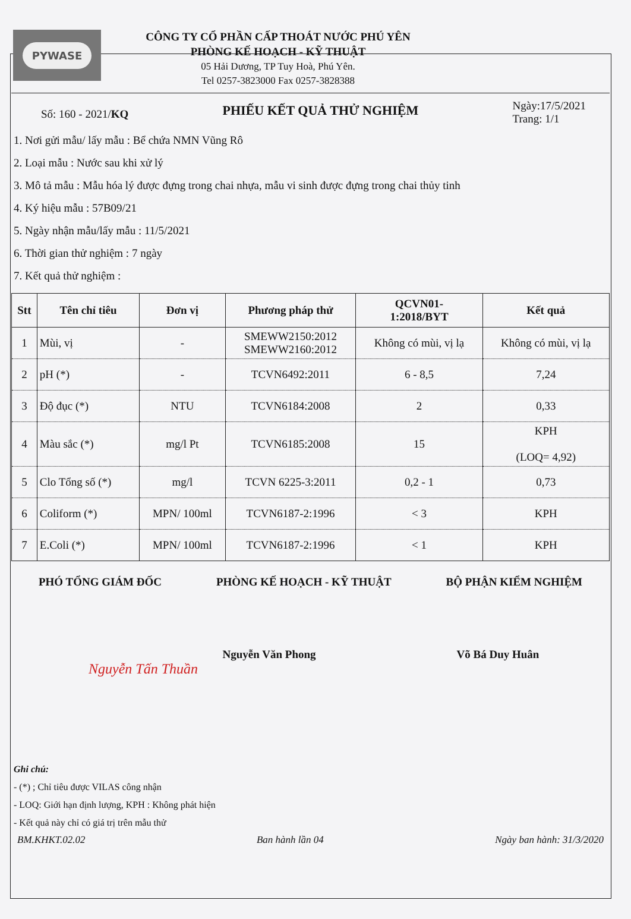PYWASE
CÔNG TY CỔ PHẦN CẤP THOÁT NƯỚC PHÚ YÊN
PHÒNG KẾ HOẠCH - KỸ THUẬT
05 Hải Dương, TP Tuy Hoà, Phú Yên.
Tel 0257-3823000 Fax 0257-3828388
Số: 160 - 2021/KQ
PHIẾU KẾT QUẢ THỬ NGHIỆM
Ngày:17/5/2021
Trang: 1/1
1. Nơi gửi mẫu/ lấy mẫu : Bể chứa NMN Vũng Rô
2. Loại mẫu : Nước sau khi xử lý
3. Mô tả mẫu : Mẫu hóa lý được đựng trong chai nhựa, mẫu vi sinh được đựng trong chai thủy tinh
4. Ký hiệu mẫu : 57B09/21
5. Ngày nhận mẫu/lấy mẫu : 11/5/2021
6. Thời gian thử nghiệm : 7 ngày
7. Kết quả thử nghiệm :
| Stt | Tên chỉ tiêu | Đơn vị | Phương pháp thử | QCVN01- 1:2018/BYT | Kết quả |
| --- | --- | --- | --- | --- | --- |
| 1 | Mùi, vị | - | SMEWW2150:2012 SMEWW2160:2012 | Không có mùi, vị lạ | Không có mùi, vị lạ |
| 2 | pH (*) | - | TCVN6492:2011 | 6 - 8,5 | 7,24 |
| 3 | Độ đục (*) | NTU | TCVN6184:2008 | 2 | 0,33 |
| 4 | Màu sắc (*) | mg/l Pt | TCVN6185:2008 | 15 | KPH (LOQ= 4,92) |
| 5 | Clo Tổng số (*) | mg/l | TCVN 6225-3:2011 | 0,2 - 1 | 0,73 |
| 6 | Coliform (*) | MPN/ 100ml | TCVN6187-2:1996 | < 3 | KPH |
| 7 | E.Coli (*) | MPN/ 100ml | TCVN6187-2:1996 | < 1 | KPH |
PHÓ TỔNG GIÁM ĐỐC PHÒNG KẾ HOẠCH - KỸ THUẬT BỘ PHẬN KIỂM NGHIỆM
Nguyễn Văn Phong Võ Bá Duy Huân
Nguyễn Tấn Thuần
Ghi chú:
- (*) ; Chỉ tiêu được VILAS công nhận
- LOQ: Giới hạn định lượng, KPH : Không phát hiện
- Kết quả này chỉ có giá trị trên mẫu thử
BM.KHKT.02.02 Ban hành lần 04 Ngày ban hành: 31/3/2020